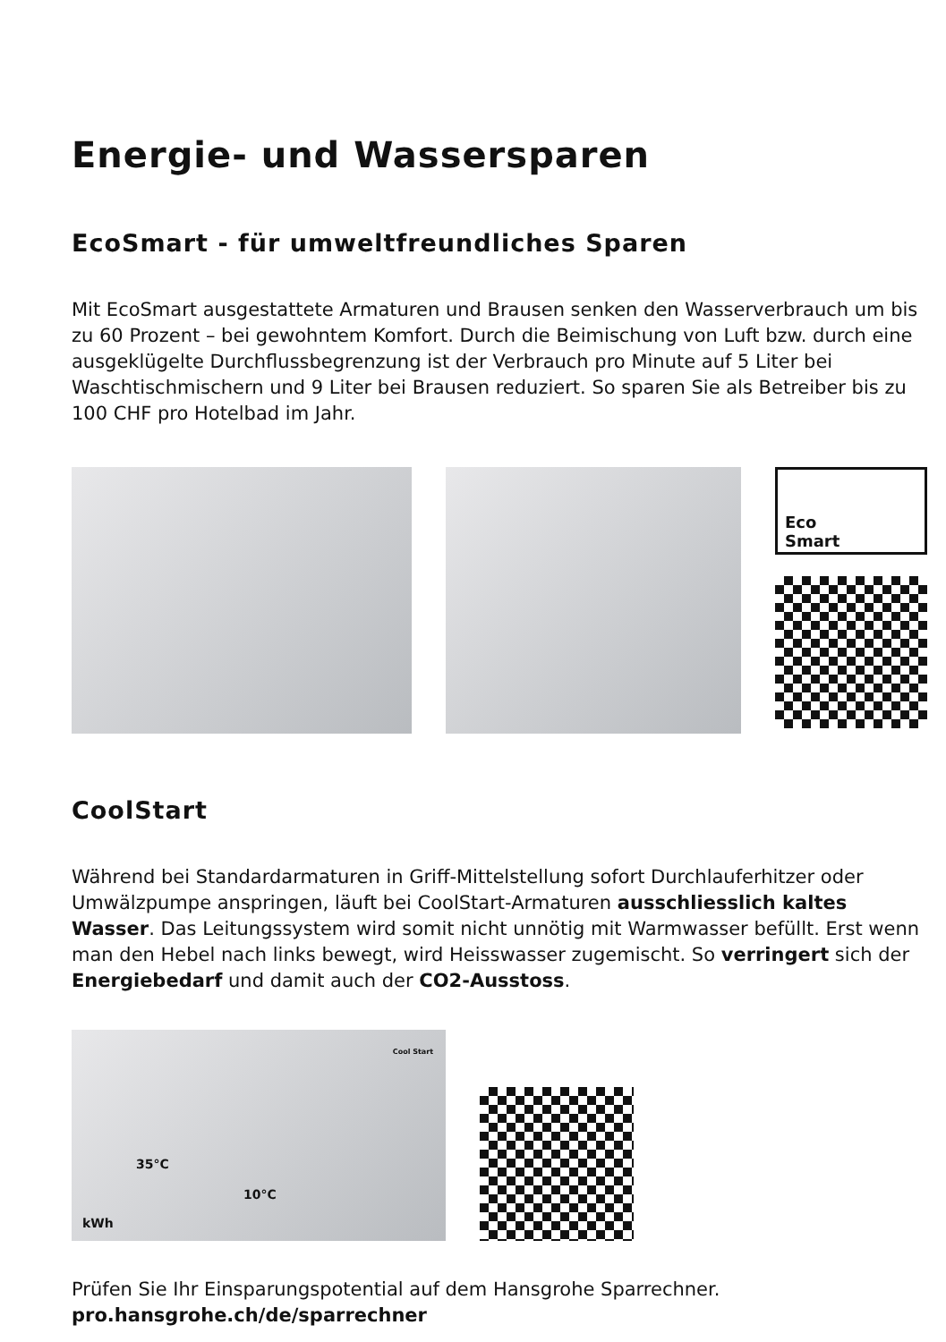Energie- und Wassersparen
EcoSmart - für umweltfreundliches Sparen
Mit EcoSmart ausgestattete Armaturen und Brausen senken den Wasserverbrauch um bis zu 60 Prozent – bei gewohntem Komfort. Durch die Beimischung von Luft bzw. durch eine ausgeklügelte Durchflussbegrenzung ist der Verbrauch pro Minute auf 5 Liter bei Waschtischmischern und 9 Liter bei Brausen reduziert. So sparen Sie als Betreiber bis zu 100 CHF pro Hotelbad im Jahr.
Eco
Smart
CoolStart
Während bei Standardarmaturen in Griff-Mittelstellung sofort Durchlauferhitzer oder Umwälzpumpe anspringen, läuft bei CoolStart-Armaturen ausschliesslich kaltes Wasser. Das Leitungssystem wird somit nicht unnötig mit Warmwasser befüllt. Erst wenn man den Hebel nach links bewegt, wird Heisswasser zugemischt. So verringert sich der Energiebedarf und damit auch der CO2-Ausstoss.
35°C
10°C
kWh
Cool Start
Prüfen Sie Ihr Einsparungspotential auf dem Hansgrohe Sparrechner.
pro.hansgrohe.ch/de/sparrechner